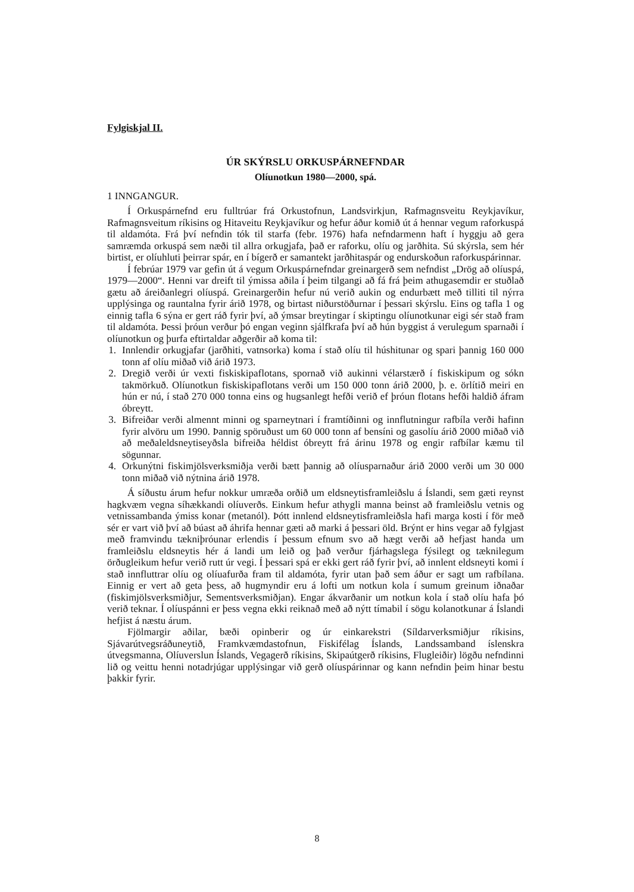Fylgiskjal II.
ÚR SKÝRSLU ORKUSPÁRNEFNDAR
Olíunotkun 1980—2000, spá.
1 INNGANGUR.
Í Orkuspárnefnd eru fulltrúar frá Orkustofnun, Landsvirkjun, Rafmagnsveitu Reykjavíkur, Rafmagnsveitum ríkisins og Hitaveitu Reykjavíkur og hefur áður komið út á hennar vegum raforkuspá til aldamóta. Frá því nefndin tók til starfa (febr. 1976) hafa nefndarmenn haft í hyggju að gera samræmda orkuspá sem næði til allra orkugjafa, það er raforku, olíu og jarðhita. Sú skýrsla, sem hér birtist, er olíuhluti þeirrar spár, en í bígerð er samantekt jarðhitaspár og endurskoðun raforkuspárinnar.
Í febrúar 1979 var gefin út á vegum Orkuspárnefndar greinargerð sem nefndist „Drög að olíuspá, 1979—2000“. Henni var dreift til ýmissa aðila í þeim tilgangi að fá frá þeim athugasemdir er stuðlað gætu að áreiðanlegri olíuspá. Greinargerðin hefur nú verið aukin og endurbætt með tilliti til nýrra upplýsinga og rauntalna fyrir árið 1978, og birtast niðurstöðurnar í þessari skýrslu. Eins og tafla 1 og einnig tafla 6 sýna er gert ráð fyrir því, að ýmsar breytingar í skiptingu olíunotkunar eigi sér stað fram til aldamóta. Þessi þróun verður þó engan veginn sjálfkrafa því að hún byggist á verulegum sparnaði í olíunotkun og þurfa eftirtaldar aðgerðir að koma til:
1. Innlendir orkugjafar (jarðhiti, vatnsorka) koma í stað olíu til húshitunar og spari þannig 160 000 tonn af olíu miðað við árið 1973.
2. Dregið verði úr vexti fiskiskipaflotans, spornað við aukinni vélarstærð í fiskiskipum og sókn takmörkuð. Olíunotkun fiskiskipaflotans verði um 150 000 tonn árið 2000, þ. e. örlítið meiri en hún er nú, í stað 270 000 tonna eins og hugsanlegt hefði verið ef þróun flotans hefði haldið áfram óbreytt.
3. Bifreiðar verði almennt minni og sparneytnari í framtíðinni og innflutningur rafbíla verði hafinn fyrir alvöru um 1990. Þannig spöruðust um 60 000 tonn af bensíni og gasolíu árið 2000 miðað við að meðaleldsneytiseyðsla bifreiða héldist óbreytt frá árinu 1978 og engir rafbílar kæmu til sögunnar.
4. Orkunýtni fiskimjölsverksmiðja verði bætt þannig að olíusparnaður árið 2000 verði um 30 000 tonn miðað við nýtnina árið 1978.
Á síðustu árum hefur nokkur umræða orðið um eldsneytisframleiðslu á Íslandi, sem gæti reynst hagkvæm vegna síhækkandi olíuverðs. Einkum hefur athygli manna beinst að framleiðslu vetnis og vetnissambanda ýmiss konar (metanól). Þótt innlend eldsneytisframleiðsla hafi marga kosti í för með sér er vart við því að búast að áhrifa hennar gæti að marki á þessari öld. Brýnt er hins vegar að fylgjast með framvindu tækniþróunar erlendis í þessum efnum svo að hægt verði að hefjast handa um framleiðslu eldsneytis hér á landi um leið og það verður fjárhagslega fýsilegt og tæknilegum örðugleikum hefur verið rutt úr vegi. Í þessari spá er ekki gert ráð fyrir því, að innlent eldsneyti komi í stað innfluttrar olíu og olíuafurða fram til aldamóta, fyrir utan það sem áður er sagt um rafbílana. Einnig er vert að geta þess, að hugmyndir eru á lofti um notkun kola í sumum greinum iðnaðar (fiskimjölsverksmiðjur, Sementsverksmiðjan). Engar ákvarðanir um notkun kola í stað olíu hafa þó verið teknar. Í olíuspánni er þess vegna ekki reiknað með að nýtt tímabil í sögu kolanotkunar á Íslandi hefjist á næstu árum.
Fjölmargir aðilar, bæði opinberir og úr einkarekstri (Síldarverksmiðjur ríkisins, Sjávarútvegsráðuneytið, Framkvæmdastofnun, Fiskifélag Íslands, Landssamband íslenskra útvegsmanna, Olíuverslun Íslands, Vegagerð ríkisins, Skipaútgerð ríkisins, Flugleiðir) lögðu nefndinni lið og veittu henni notadrjúgar upplýsingar við gerð olíuspárinnar og kann nefndin þeim hinar bestu þakkir fyrir.
8